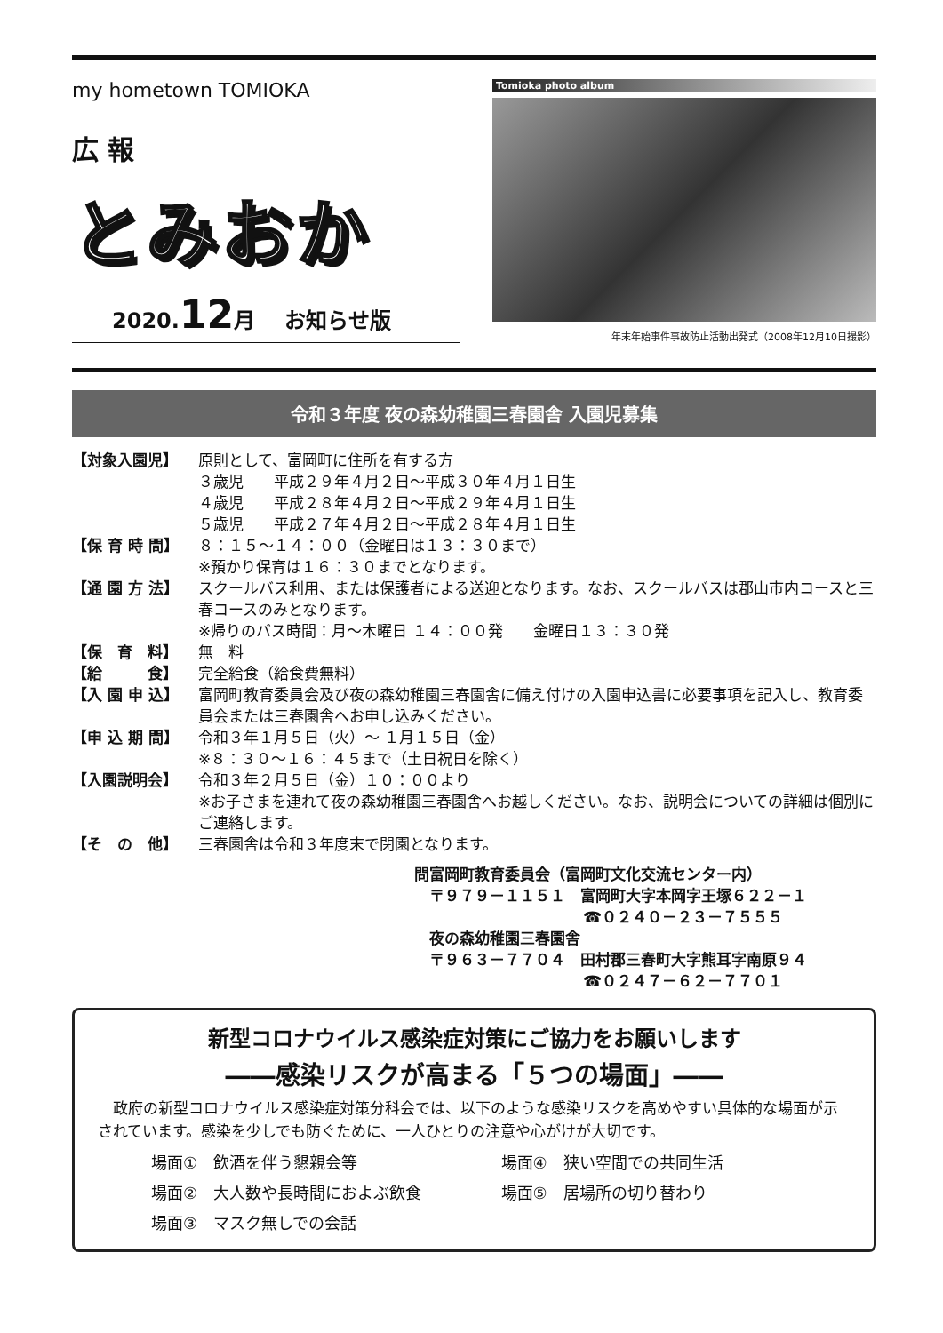my hometown TOMIOKA
広 報
とみおか
2020.12月　 お知らせ版
Tomioka photo album
年末年始事件事故防止活動出発式（2008年12月10日撮影）
令和３年度 夜の森幼稚園三春園舎 入園児募集
【対象入園児】 原則として、富岡町に住所を有する方
３歳児　　平成２９年４月２日～平成３０年４月１日生
４歳児　　平成２８年４月２日～平成２９年４月１日生
５歳児　　平成２７年４月２日～平成２８年４月１日生
【保 育 時 間】 ８：１５～１４：００（金曜日は１３：３０まで）
※預かり保育は１６：３０までとなります。
【通 園 方 法】 スクールバス利用、または保護者による送迎となります。なお、スクールバスは郡山市内コースと三春コースのみとなります。
※帰りのバス時間：月～木曜日 １４：００発　　金曜日１３：３０発
【保　育　料】 無　料
【給　　　食】 完全給食（給食費無料）
【入 園 申 込】 富岡町教育委員会及び夜の森幼稚園三春園舎に備え付けの入園申込書に必要事項を記入し、教育委員会または三春園舎へお申し込みください。
【申 込 期 間】 令和３年１月５日（火）～ １月１５日（金）
※８：３０～１６：４５まで（土日祝日を除く）
【入園説明会】 令和３年２月５日（金）１０：００より
※お子さまを連れて夜の森幼稚園三春園舎へお越しください。なお、説明会についての詳細は個別にご連絡します。
【そ　の　他】 三春園舎は令和３年度末で閉園となります。
問富岡町教育委員会（富岡町文化交流センター内）
　〒９７９－１１５１　富岡町大字本岡字王塚６２２－１
☎０２４０－２３－７５５５
　夜の森幼稚園三春園舎
　〒９６３－７７０４　田村郡三春町大字熊耳字南原９４
☎０２４７－６２－７７０１
新型コロナウイルス感染症対策にご協力をお願いします
――感染リスクが高まる「５つの場面」――
　政府の新型コロナウイルス感染症対策分科会では、以下のような感染リスクを高めやすい具体的な場面が示されています。感染を少しでも防ぐために、一人ひとりの注意や心がけが大切です。
場面①　飲酒を伴う懇親会等
場面④　狭い空間での共同生活
場面②　大人数や長時間におよぶ飲食
場面⑤　居場所の切り替わり
場面③　マスク無しでの会話